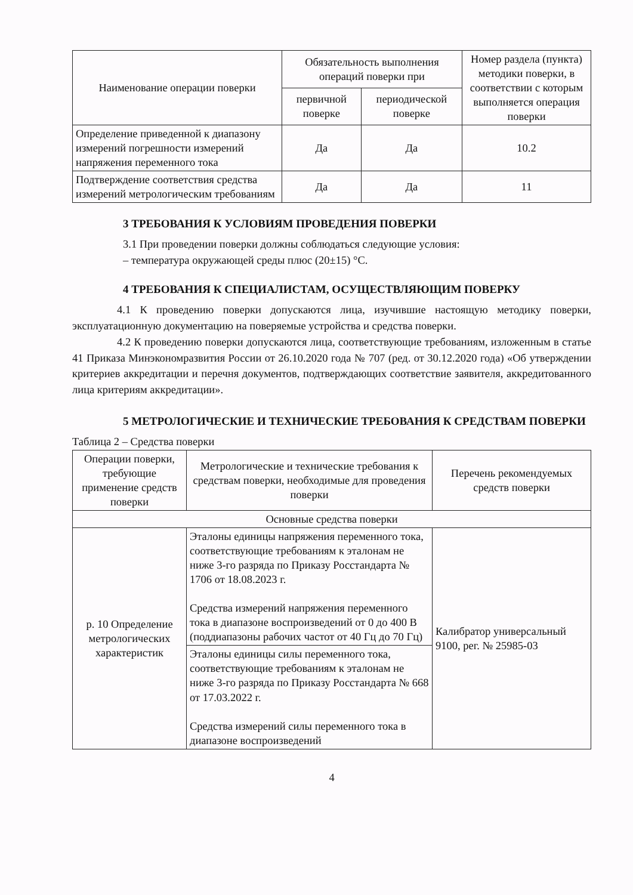| Наименование операции поверки | Обязательность выполнения операций поверки при | | Номер раздела (пункта) методики поверки, в соответствии с которым выполняется операция поверки |
| --- | --- | --- | --- |
| | первичной поверке | периодической поверке | |
| Определение приведенной к диапазону измерений погрешности измерений напряжения переменного тока | Да | Да | 10.2 |
| Подтверждение соответствия средства измерений метрологическим требованиям | Да | Да | 11 |
3 ТРЕБОВАНИЯ К УСЛОВИЯМ ПРОВЕДЕНИЯ ПОВЕРКИ
3.1 При проведении поверки должны соблюдаться следующие условия:
– температура окружающей среды плюс (20±15) °С.
4 ТРЕБОВАНИЯ К СПЕЦИАЛИСТАМ, ОСУЩЕСТВЛЯЮЩИМ ПОВЕРКУ
4.1 К проведению поверки допускаются лица, изучившие настоящую методику поверки, эксплуатационную документацию на поверяемые устройства и средства поверки.
4.2 К проведению поверки допускаются лица, соответствующие требованиям, изложенным в статье 41 Приказа Минэкономразвития России от 26.10.2020 года № 707 (ред. от 30.12.2020 года) «Об утверждении критериев аккредитации и перечня документов, подтверждающих соответствие заявителя, аккредитованного лица критериям аккредитации».
5 МЕТРОЛОГИЧЕСКИЕ И ТЕХНИЧЕСКИЕ ТРЕБОВАНИЯ К СРЕДСТВАМ ПОВЕРКИ
Таблица 2 – Средства поверки
| Операции поверки, требующие применение средств поверки | Метрологические и технические требования к средствам поверки, необходимые для проведения поверки | Перечень рекомендуемых средств поверки |
| --- | --- | --- |
| Основные средства поверки | | |
| р. 10 Определение метрологических характеристик | Эталоны единицы напряжения переменного тока, соответствующие требованиям к эталонам не ниже 3-го разряда по Приказу Росстандарта № 1706 от 18.08.2023 г. Средства измерений напряжения переменного тока в диапазоне воспроизведений от 0 до 400 В (поддиапазоны рабочих частот от 40 Гц до 70 Гц) | Калибратор универсальный 9100, рег. № 25985-03 |
| | Эталоны единицы силы переменного тока, соответствующие требованиям к эталонам не ниже 3-го разряда по Приказу Росстандарта № 668 от 17.03.2022 г. Средства измерений силы переменного тока в диапазоне воспроизведений | |
4